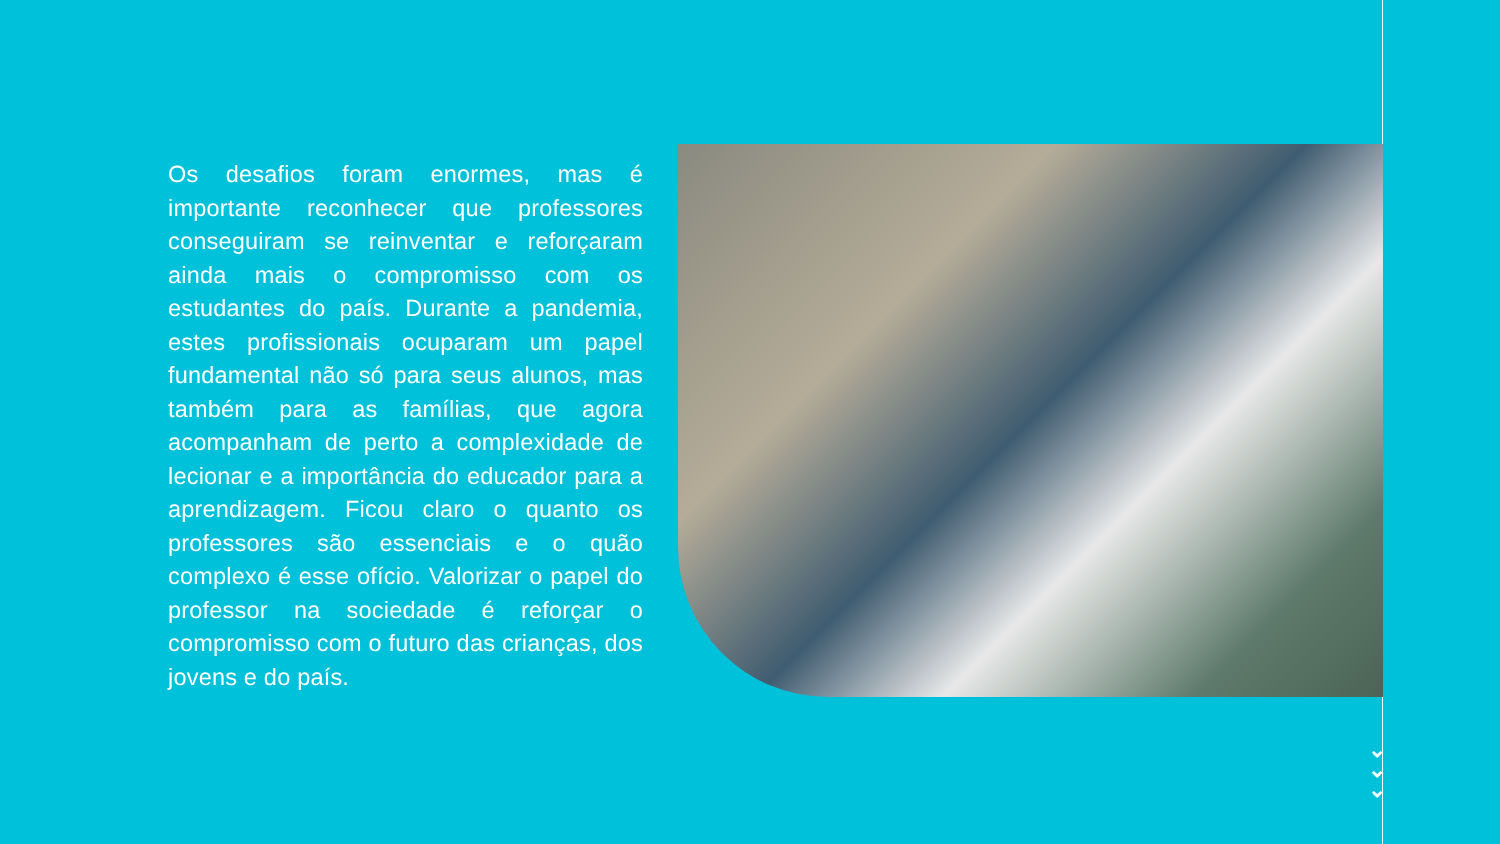Os desafios foram enormes, mas é importante reconhecer que professores conseguiram se reinventar e reforçaram ainda mais o compromisso com os estudantes do país. Durante a pandemia, estes profissionais ocuparam um papel fundamental não só para seus alunos, mas também para as famílias, que agora acompanham de perto a complexidade de lecionar e a importância do educador para a aprendizagem. Ficou claro o quanto os professores são essenciais e o quão complexo é esse ofício. Valorizar o papel do professor na sociedade é reforçar o compromisso com o futuro das crianças, dos jovens e do país.
⌄
⌄
⌄